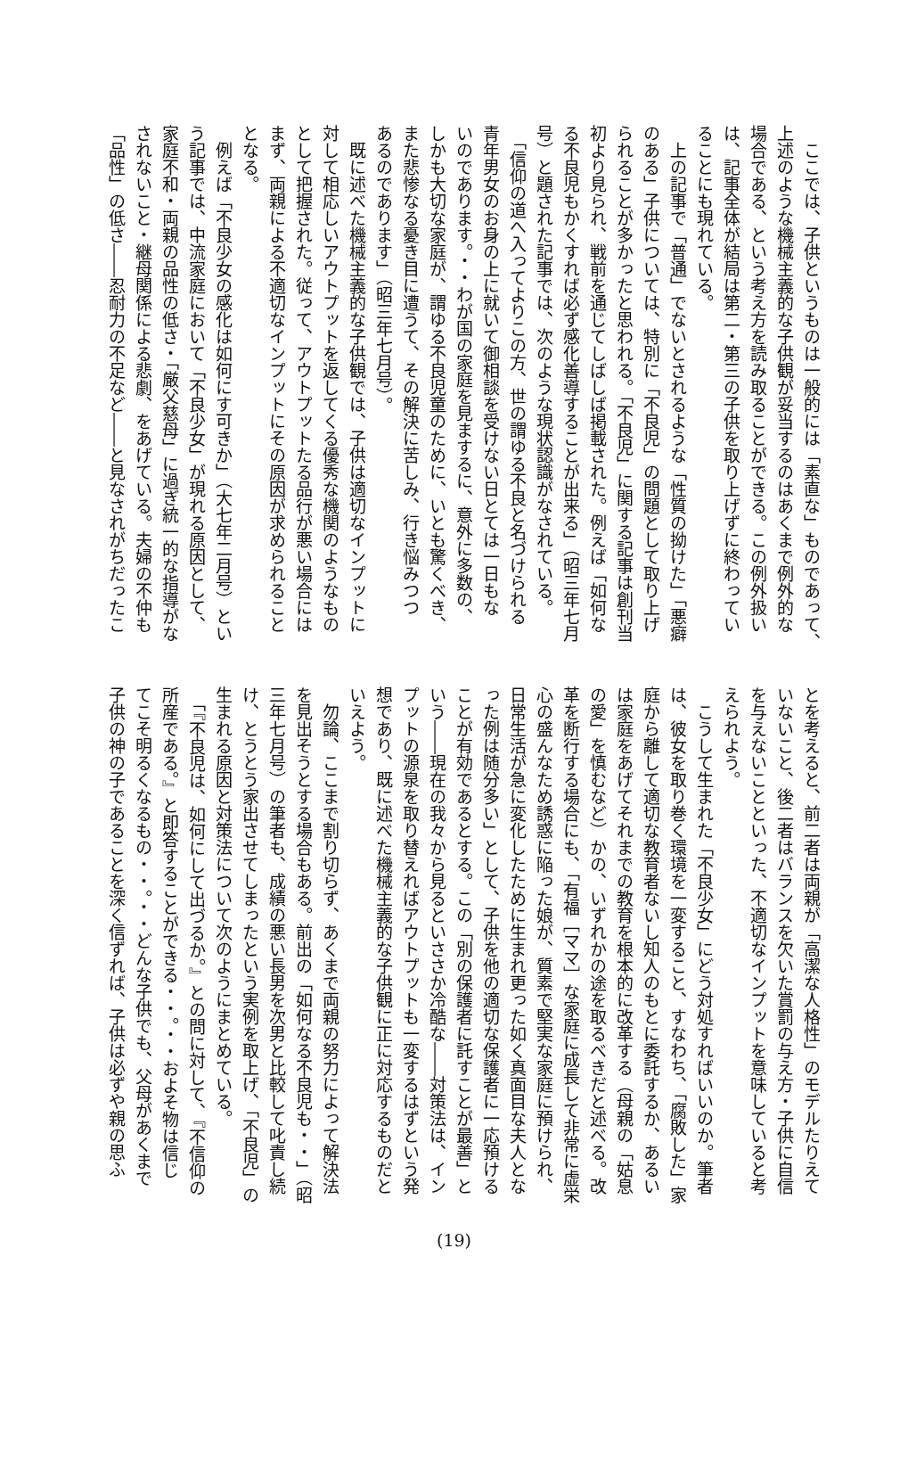ここでは、子供というものは一般的には「素直な」ものであって、
上述のような機械主義的な子供観が妥当するのはあくまで例外的な
場合である、という考え方を読み取ることができる。この例外扱い
は、記事全体が結局は第二・第三の子供を取り上げずに終わってい
ることにも現れている。
　上の記事で「普通」でないとされるような「性質の拗けた」「悪癖
のある」子供については、特別に「不良児」の問題として取り上げ
られることが多かったと思われる。「不良児」に関する記事は創刊当
初より見られ、戦前を通じてしばしば掲載された。例えば「如何な
る不良児もかくすれば必ず感化善導することが出来る」（昭三年七月
号）と題された記事では、次のような現状認識がなされている。
　「信仰の道へ入ってよりこの方、世の謂ゆる不良と名づけられる
青年男女のお身の上に就いて御相談を受けない日とては一日もな
いのであります。・・わが国の家庭を見まするに、意外に多数の、
しかも大切な家庭が、謂ゆる不良児童のために、いとも驚くべき、
また悲惨なる憂き目に遭うて、その解決に苦しみ、行き悩みつつ
あるのであります」（昭三年七月号）。
　既に述べた機械主義的な子供観では、子供は適切なインプットに
対して相応しいアウトプットを返してくる優秀な機関のようなもの
として把握された。従って、アウトプットたる品行が悪い場合には
まず、両親による不適切なインプットにその原因が求められること
となる。
　例えば「不良少女の感化は如何にす可きか」（大七年二月号）とい
う記事では、中流家庭において「不良少女」が現れる原因として、
家庭不和・両親の品性の低さ・「厳父慈母」に過ぎ統一的な指導がな
されないこと・継母関係による悲劇、をあげている。夫婦の不仲も
「品性」の低さ――忍耐力の不足など――と見なされがちだったこ
とを考えると、前二者は両親が「高潔な人格性」のモデルたりえて
いないこと、後二者はバランスを欠いた賞罰の与え方・子供に自信
を与えないことといった、不適切なインプットを意味していると考
えられよう。
　こうして生まれた「不良少女」にどう対処すればいいのか。筆者
は、彼女を取り巻く環境を一変すること、すなわち、「腐敗した」家
庭から離して適切な教育者ないし知人のもとに委託するか、あるい
は家庭をあげてそれまでの教育を根本的に改革する（母親の「姑息
の愛」を慎むなど）かの、いずれかの途を取るべきだと述べる。改
革を断行する場合にも、「有福［ママ］な家庭に成長して非常に虚栄
心の盛んなため誘惑に陥った娘が、質素で堅実な家庭に預けられ、
日常生活が急に変化したために生まれ更った如く真面目な夫人とな
った例は随分多い」として、子供を他の適切な保護者に一応預ける
ことが有効であるとする。この「別の保護者に託すことが最善」と
いう――現在の我々から見るといささか冷酷な――対策法は、イン
プットの源泉を取り替えればアウトプットも一変するはずという発
想であり、既に述べた機械主義的な子供観に正に対応するものだと
いえよう。
　勿論、ここまで割り切らず、あくまで両親の努力によって解決法
を見出そうとする場合もある。前出の「如何なる不良児も・・」（昭
三年七月号）の筆者も、成績の悪い長男を次男と比較して叱責し続
け、とうとう家出させてしまったという実例を取上げ、「不良児」の
生まれる原因と対策法について次のようにまとめている。
　「『不良児は、如何にして出づるか。』との問に対して、『不信仰の
所産である。』と即答することができる・・。・・およそ物は信じ
てこそ明るくなるもの・・。・・どんな子供でも、父母があくまで
子供の神の子であることを深く信ずれば、子供は必ずや親の思ふ
(19)